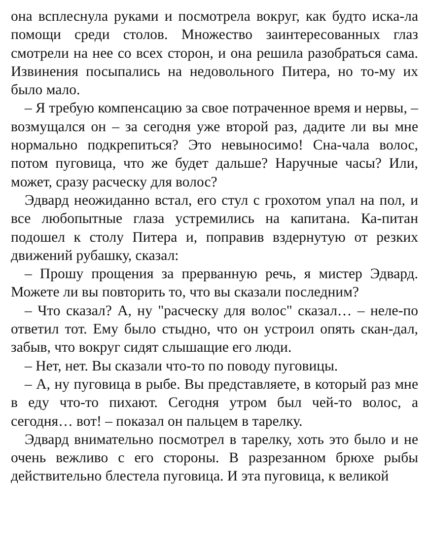она всплеснула руками и посмотрела вокруг, как будто иска-ла помощи среди столов. Множество заинтересованных глаз смотрели на нее со всех сторон, и она решила разобраться сама. Извинения посыпались на недовольного Питера, но то-му их было мало.
– Я требую компенсацию за свое потраченное время и нервы, – возмущался он – за сегодня уже второй раз, дадите ли вы мне нормально подкрепиться? Это невыносимо! Сна-чала волос, потом пуговица, что же будет дальше? Наручные часы? Или, может, сразу расческу для волос?
Эдвард неожиданно встал, его стул с грохотом упал на пол, и все любопытные глаза устремились на капитана. Ка-питан подошел к столу Питера и, поправив вздернутую от резких движений рубашку, сказал:
– Прошу прощения за прерванную речь, я мистер Эдвард. Можете ли вы повторить то, что вы сказали последним?
– Что сказал? А, ну "расческу для волос" сказал… – неле-по ответил тот. Ему было стыдно, что он устроил опять скан-дал, забыв, что вокруг сидят слышащие его люди.
– Нет, нет. Вы сказали что-то по поводу пуговицы.
– А, ну пуговица в рыбе. Вы представляете, в который раз мне в еду что-то пихают. Сегодня утром был чей-то волос, а сегодня… вот! – показал он пальцем в тарелку.
Эдвард внимательно посмотрел в тарелку, хоть это было и не очень вежливо с его стороны. В разрезанном брюхе рыбы действительно блестела пуговица. И эта пуговица, к великой